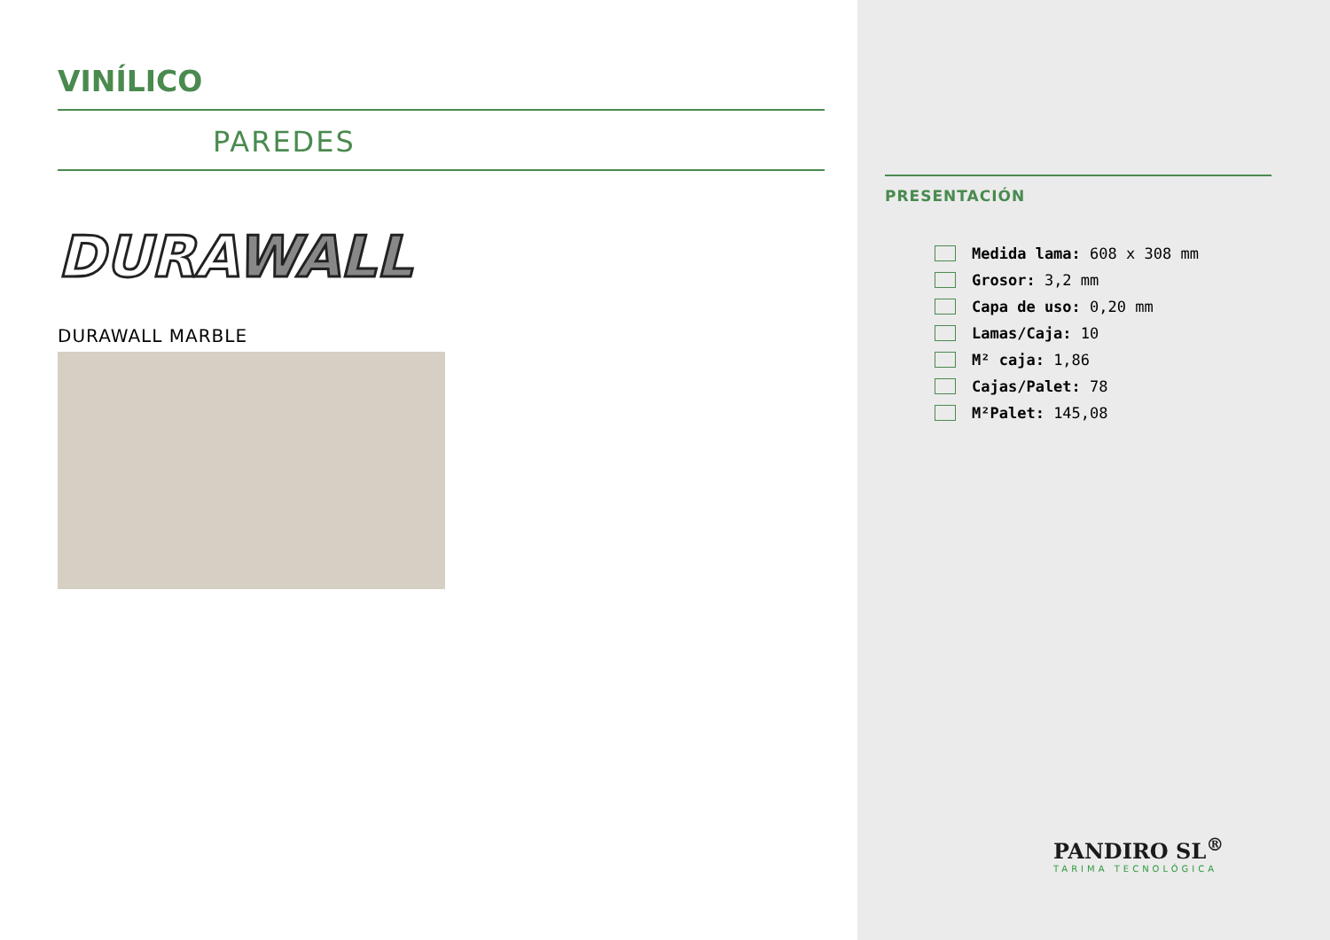VINÍLICO
PAREDES
DURA WALL
DURAWALL MARBLE
PRESENTACIÓN
Medida lama: 608 x 308 mm
Grosor: 3,2 mm
Capa de uso: 0,20 mm
Lamas/Caja: 10
M² caja: 1,86
Cajas/Palet: 78
M²Palet: 145,08
PANDIRO SL<sup>®</sup>
TARIMA TECNOLÓGICA